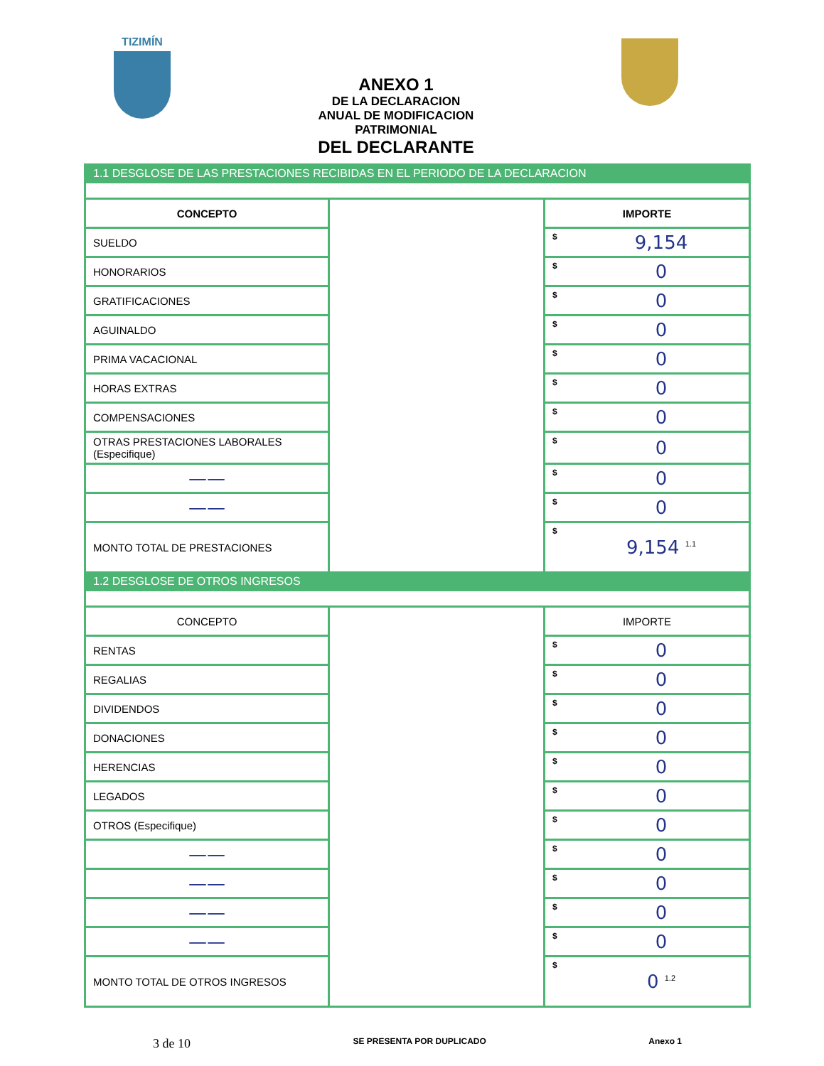TIZIMÍN
ANEXO 1
DE LA DECLARACION
ANUAL DE MODIFICACION
PATRIMONIAL
DEL DECLARANTE
| 1.1 DESGLOSE DE LAS PRESTACIONES RECIBIDAS EN EL PERIODO DE LA DECLARACION | | | |
| CONCEPTO | | IMPORTE | |
| SUELDO | | $ | 9,154 |
| HONORARIOS | | $ | 0 |
| GRATIFICACIONES | | $ | 0 |
| AGUINALDO | | $ | 0 |
| PRIMA VACACIONAL | | $ | 0 |
| HORAS EXTRAS | | $ | 0 |
| COMPENSACIONES | | $ | 0 |
| OTRAS PRESTACIONES LABORALES (Especifique) | | $ | 0 |
| —— | | $ | 0 |
| —— | | $ | 0 |
| MONTO TOTAL DE PRESTACIONES | | $ | 9,154 <sup>1.1</sup> |
| 1.2 DESGLOSE DE OTROS INGRESOS | | | |
| CONCEPTO | | IMPORTE | |
| RENTAS | | $ | 0 |
| REGALIAS | | $ | 0 |
| DIVIDENDOS | | $ | 0 |
| DONACIONES | | $ | 0 |
| HERENCIAS | | $ | 0 |
| LEGADOS | | $ | 0 |
| OTROS (Especifique) | | $ | 0 |
| —— | | $ | 0 |
| —— | | $ | 0 |
| —— | | $ | 0 |
| —— | | $ | 0 |
| MONTO TOTAL DE OTROS INGRESOS | | $ | 0 <sup>1.2</sup> |
3 de 10 SE PRESENTA POR DUPLICADO Anexo 1